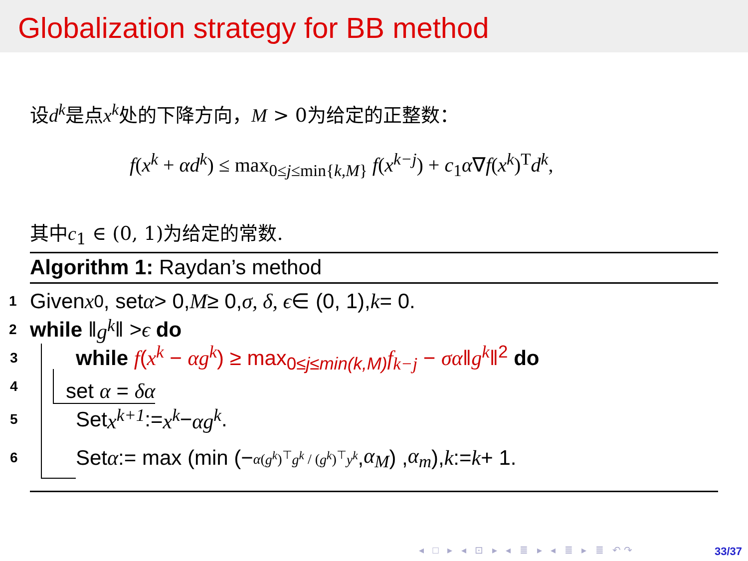Globalization strategy for BB method
设d<sup>k</sup>是点x<sup>k</sup>处的下降方向，M > 0为给定的正整数：
f(x<sup>k</sup> + αd<sup>k</sup>) ≤ max<sub>0≤j≤min{k,M}</sub> f(x<sup>k−j</sup>) + c<sub>1</sub>α∇f(x<sup>k</sup>)<sup>T</sup>d<sup>k</sup>,
其中c<sub>1</sub> ∈ (0, 1)为给定的常数.
Algorithm 1: Raydan’s method
1 Given x<sup>0</sup>, set α > 0, M ≥ 0, σ, δ, ϵ ∈ (0, 1), k = 0.
2 while ‖ g<sup>k</sup> ‖ > ϵ do
3 while f(x<sup>k</sup> − αg<sup>k</sup>) ≥ max<sub>0≤j≤min(k,M)</sub>f<sub>k−j</sub> − σα‖g<sup>k</sup>‖<sup>2</sup> do
4 set α = δα
5 Set x<sup>k+1</sup> := x<sup>k</sup> − αg<sup>k</sup>.
6 Set α := max (min (− α(g<sup>k</sup>)<sup>⊤</sup>g<sup>k</sup> / (g<sup>k</sup>)<sup>⊤</sup>y<sup>k</sup>, α<sub>M</sub>) , α<sub>m</sub>), k := k + 1.
◂ □ ▸ ◂ ⊡ ▸ ◂ ≣ ▸ ◂ ≣ ▸ ≣ ↶↷ 33/37